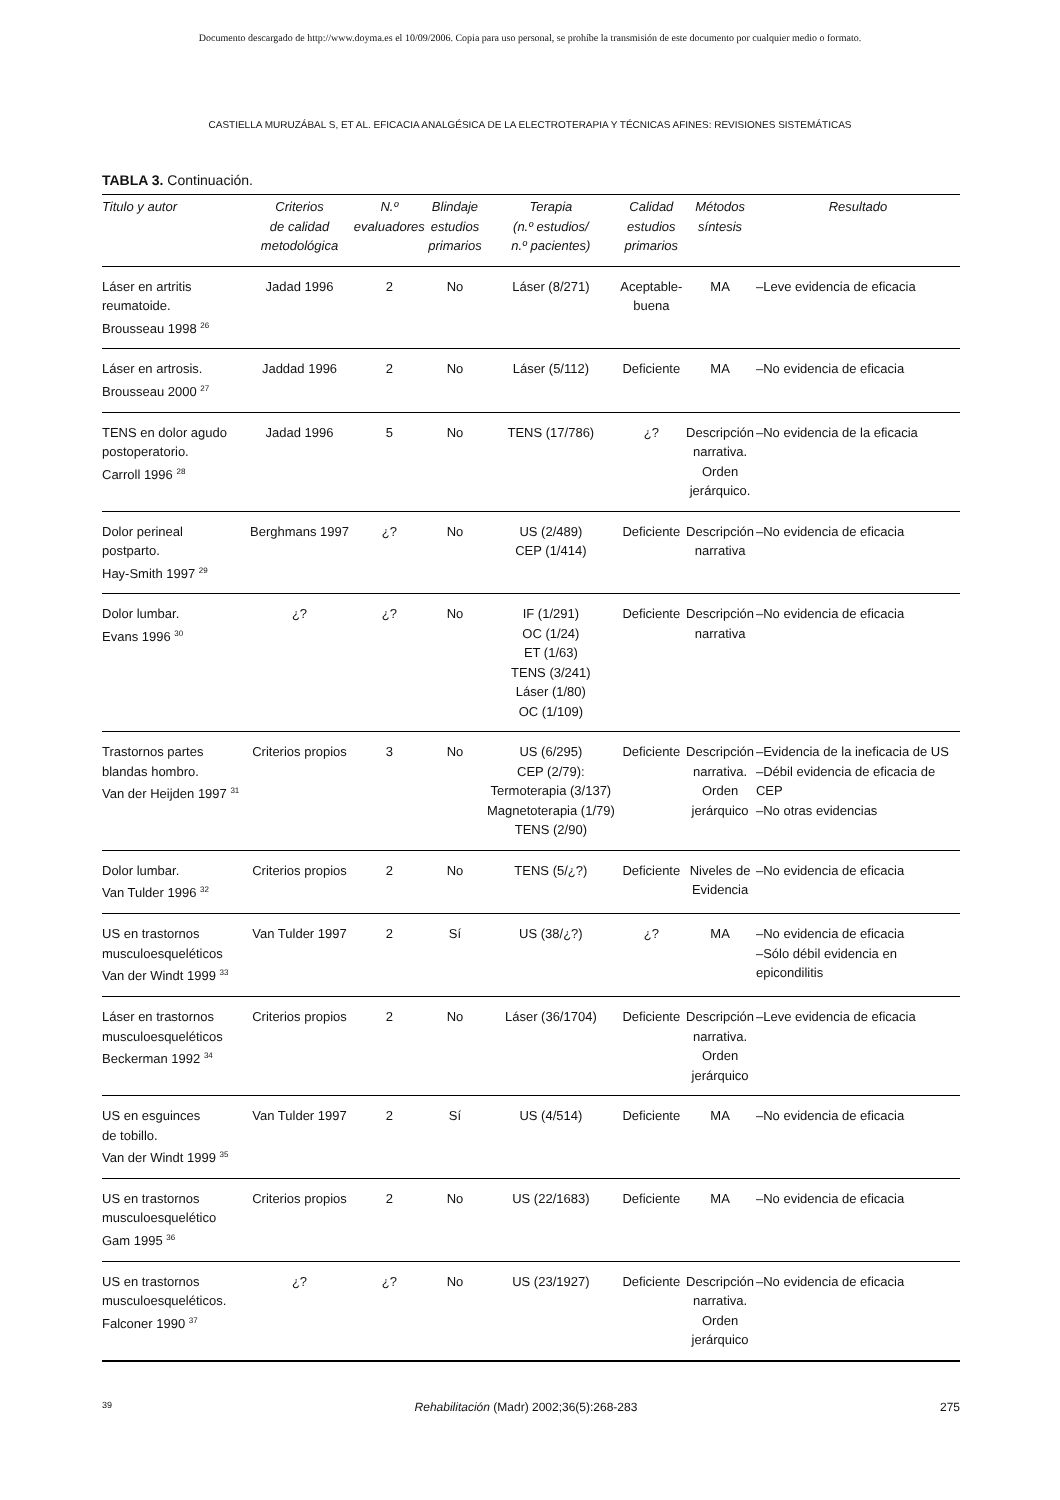Documento descargado de http://www.doyma.es el 10/09/2006. Copia para uso personal, se prohíbe la transmisión de este documento por cualquier medio o formato.
CASTIELLA MURUZÁBAL S, ET AL. EFICACIA ANALGÉSICA DE LA ELECTROTERAPIA Y TÉCNICAS AFINES: REVISIONES SISTEMÁTICAS
TABLA 3. Continuación.
| Titulo y autor | Criterios de calidad metodológica | N.º evaluadores | Blindaje estudios primarios | Terapia (n.º estudios/ n.º pacientes) | Calidad estudios primarios | Métodos síntesis | Resultado |
| --- | --- | --- | --- | --- | --- | --- | --- |
| Láser en artritis reumatoide. Brousseau 1998 <sup>26</sup> | Jadad 1996 | 2 | No | Láser (8/271) | Aceptable- buena | MA | –Leve evidencia de eficacia |
| Láser en artrosis. Brousseau 2000 <sup>27</sup> | Jaddad 1996 | 2 | No | Láser (5/112) | Deficiente | MA | –No evidencia de eficacia |
| TENS en dolor agudo postoperatorio. Carroll 1996 <sup>28</sup> | Jadad 1996 | 5 | No | TENS (17/786) | ¿? | Descripción narrativa. Orden jerárquico. | –No evidencia de la eficacia |
| Dolor perineal postparto. Hay-Smith 1997 <sup>29</sup> | Berghmans 1997 | ¿? | No | US (2/489) CEP (1/414) | Deficiente | Descripción narrativa | –No evidencia de eficacia |
| Dolor lumbar. Evans 1996 <sup>30</sup> | ¿? | ¿? | No | IF (1/291) OC (1/24) ET (1/63) TENS (3/241) Láser (1/80) OC (1/109) | Deficiente | Descripción narrativa | –No evidencia de eficacia |
| Trastornos partes blandas hombro. Van der Heijden 1997 <sup>31</sup> | Criterios propios | 3 | No | US (6/295) CEP (2/79): Termoterapia (3/137) Magnetoterapia (1/79) TENS (2/90) | Deficiente | Descripción narrativa. Orden jerárquico | –Evidencia de la ineficacia de US –Débil evidencia de eficacia de CEP –No otras evidencias |
| Dolor lumbar. Van Tulder 1996 <sup>32</sup> | Criterios propios | 2 | No | TENS (5/¿?) | Deficiente | Niveles de Evidencia | –No evidencia de eficacia |
| US en trastornos musculoesqueléticos Van der Windt 1999 <sup>33</sup> | Van Tulder 1997 | 2 | Sí | US (38/¿?) | ¿? | MA | –No evidencia de eficacia –Sólo débil evidencia en epicondilitis |
| Láser en trastornos musculoesqueléticos Beckerman 1992 <sup>34</sup> | Criterios propios | 2 | No | Láser (36/1704) | Deficiente | Descripción narrativa. Orden jerárquico | –Leve evidencia de eficacia |
| US en esguinces de tobillo. Van der Windt 1999 <sup>35</sup> | Van Tulder 1997 | 2 | Sí | US (4/514) | Deficiente | MA | –No evidencia de eficacia |
| US en trastornos musculoesquelético Gam 1995 <sup>36</sup> | Criterios propios | 2 | No | US (22/1683) | Deficiente | MA | –No evidencia de eficacia |
| US en trastornos musculoesqueléticos. Falconer 1990 <sup>37</sup> | ¿? | ¿? | No | US (23/1927) | Deficiente | Descripción narrativa. Orden jerárquico | –No evidencia de eficacia |
39 Rehabilitación (Madr) 2002;36(5):268-283 275